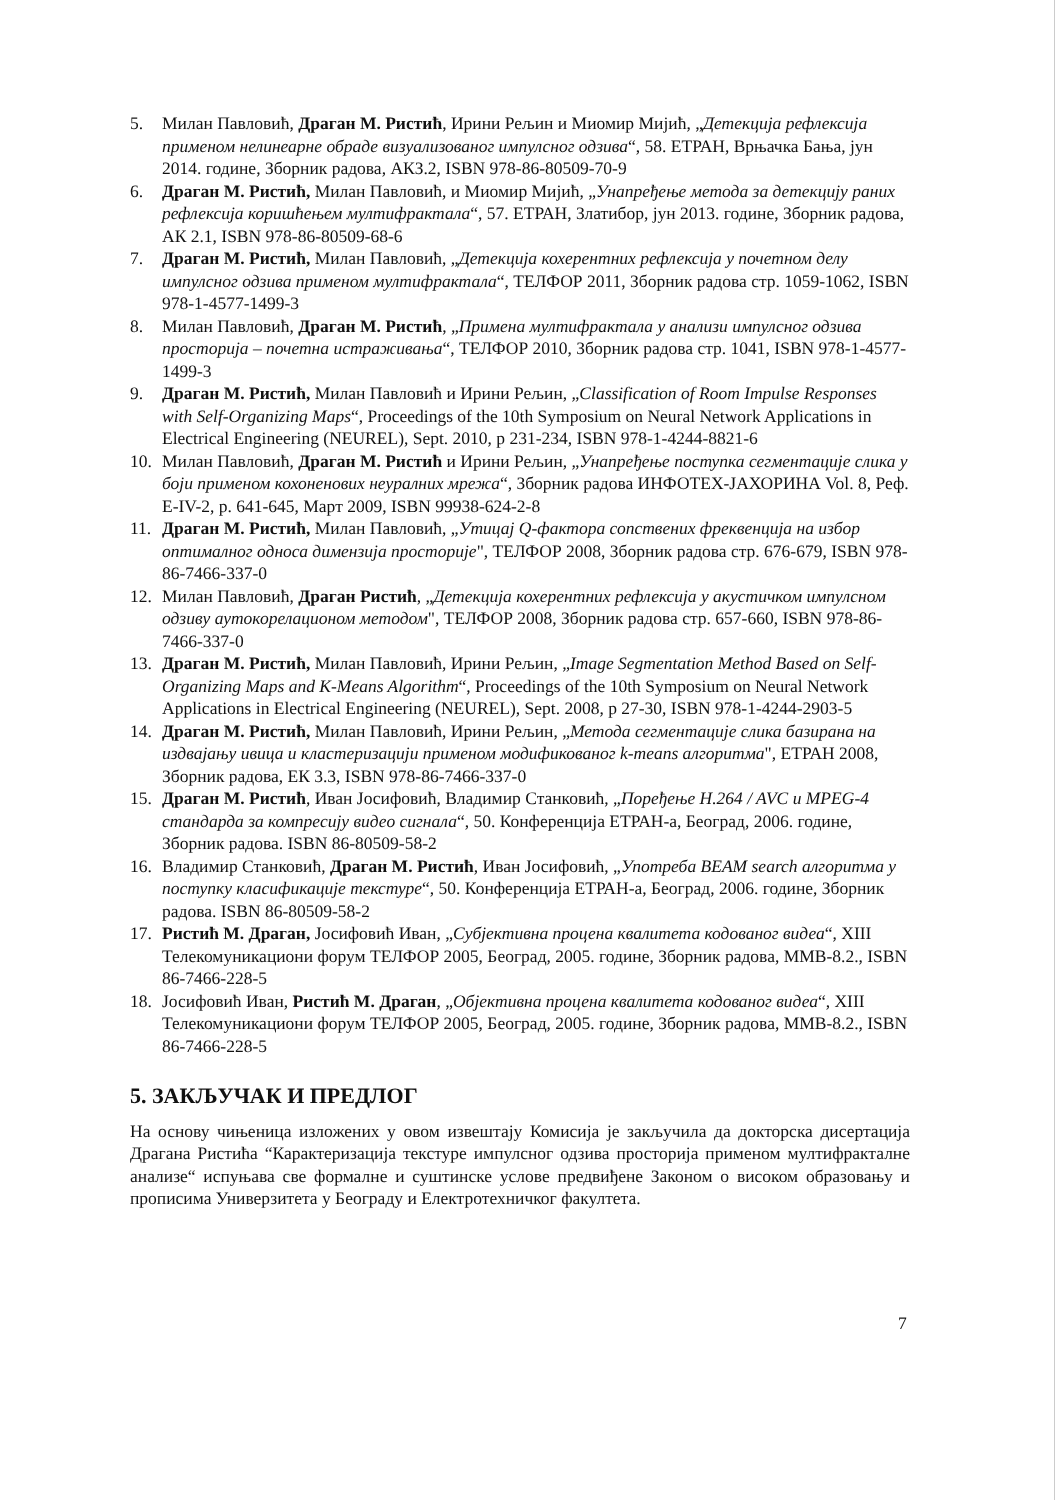5. Милан Павловић, Драган М. Ристић, Ирини Рељин и Миомир Мијић, „Детекција рефлексија применом нелинеарне обраде визуализованог импулсног одзива“, 58. ЕТРАН, Врњачка Бања, јун 2014. године, Зборник радова, АКЗ.2, ISBN 978-86-80509-70-9
6. Драган М. Ристић, Милан Павловић, и Миомир Мијић, „Унапређење метода за детекцију раних рефлексија коришћењем мултифрактала“, 57. ЕТРАН, Златибор, јун 2013. године, Зборник радова, АК 2.1, ISBN 978-86-80509-68-6
7. Драган М. Ристић, Милан Павловић, „Детекција кохерентних рефлексија у почетном делу импулсног одзива применом мултифрактала“, ТЕЛФОР 2011, Зборник радова стр. 1059-1062, ISBN 978-1-4577-1499-3
8. Милан Павловић, Драган М. Ристић, „Примена мултифрактала у анализи импулсног одзива просторија – почетна истраживања“, ТЕЛФОР 2010, Зборник радова стр. 1041, ISBN 978-1-4577-1499-3
9. Драган М. Ристић, Милан Павловић и Ирини Рељин, „Classification of Room Impulse Responses with Self-Organizing Maps“, Proceedings of the 10th Symposium on Neural Network Applications in Electrical Engineering (NEUREL), Sept. 2010, p 231-234, ISBN 978-1-4244-8821-6
10. Милан Павловић, Драган М. Ристић и Ирини Рељин, „Унапређење поступка сегментације слика у боји применом кохоненових неуралних мрежа“, Зборник радова ИНФОТЕХ-ЈАХОРИНА Vol. 8, Реф. E-IV-2, p. 641-645, Март 2009, ISBN 99938-624-2-8
11. Драган М. Ристић, Милан Павловић, „Утицај Q-фактора сопствених фреквенција на избор оптималног односа димензија просторије", ТЕЛФОР 2008, Зборник радова стр. 676-679, ISBN 978-86-7466-337-0
12. Милан Павловић, Драган Ристић, „Детекција кохерентних рефлексија у акустичком импулсном одзиву аутокорелационом методом", ТЕЛФОР 2008, Зборник радова стр. 657-660, ISBN 978-86-7466-337-0
13. Драган М. Ристић, Милан Павловић, Ирини Рељин, „Image Segmentation Method Based on Self-Organizing Maps and K-Means Algorithm“, Proceedings of the 10th Symposium on Neural Network Applications in Electrical Engineering (NEUREL), Sept. 2008, p 27-30, ISBN 978-1-4244-2903-5
14. Драган М. Ристић, Милан Павловић, Ирини Рељин, „Метода сегментације слика базирана на издвајању ивица и кластеризацији применом модификованог k-means алгоритма", ЕТРАН 2008, Зборник радова, ЕК 3.3, ISBN 978-86-7466-337-0
15. Драган М. Ристић, Иван Јосифовић, Владимир Станковић, „Поређење H.264 / AVC и MPEG-4 стандарда за компресију видео сигнала“, 50. Конференција ЕТРАН-а, Београд, 2006. године, Зборник радова. ISBN 86-80509-58-2
16. Владимир Станковић, Драган М. Ристић, Иван Јосифовић, „Употреба BEAM search алгоритма у поступку класификације текстуре“, 50. Конференција ЕТРАН-а, Београд, 2006. године, Зборник радова. ISBN 86-80509-58-2
17. Ристић М. Драган, Јосифовић Иван, „Субјективна процена квалитета кодованог видеа“, XIII Телекомуникациони форум ТЕЛФОР 2005, Београд, 2005. године, Зборник радова, MMB-8.2., ISBN 86-7466-228-5
18. Јосифовић Иван, Ристић М. Драган, „Објективна процена квалитета кодованог видеа“, XIII Телекомуникациони форум ТЕЛФОР 2005, Београд, 2005. године, Зборник радова, MMB-8.2., ISBN 86-7466-228-5
5. ЗАКЉУЧАК И ПРЕДЛОГ
На основу чињеница изложених у овом извештају Комисија је закључила да докторска дисертација Драгана Ристића “Карактеризација текстуре импулсног одзива просторија применом мултифракталне анализе“ испуњава све формалне и суштинске услове предвиђене Законом о високом образовању и прописима Универзитета у Београду и Електротехничког факултета.
7